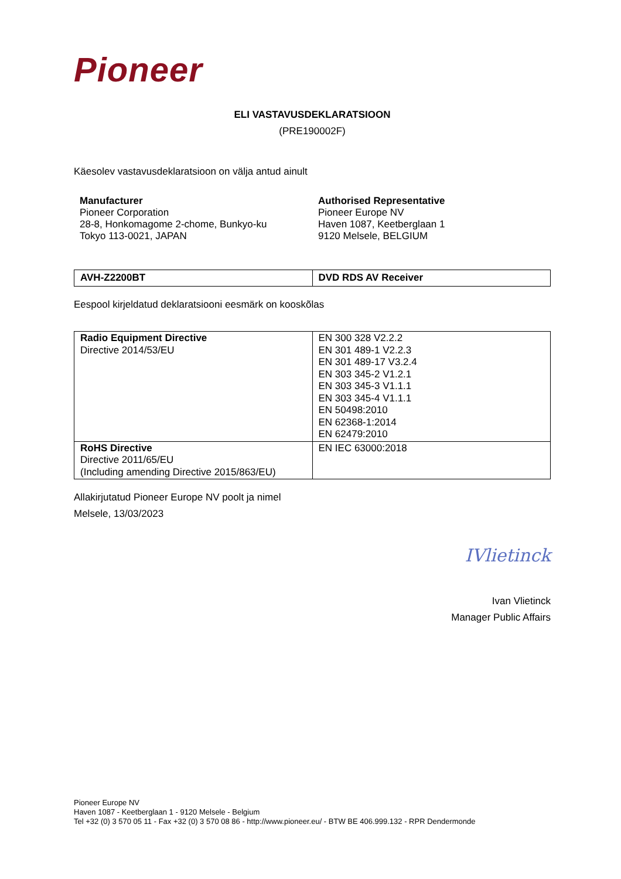Pioneer
ELI VASTAVUSDEKLARATSIOON
(PRE190002F)
Käesolev vastavusdeklaratsioon on välja antud ainult
Manufacturer
Pioneer Corporation
28-8, Honkomagome 2-chome, Bunkyo-ku
Tokyo 113-0021, JAPAN
Authorised Representative
Pioneer Europe NV
Haven 1087, Keetberglaan 1
9120 Melsele, BELGIUM
| AVH-Z2200BT | DVD RDS AV Receiver |
Eespool kirjeldatud deklaratsiooni eesmärk on kooskõlas
| Radio Equipment Directive Directive 2014/53/EU | EN 300 328 V2.2.2 EN 301 489-1 V2.2.3 EN 301 489-17 V3.2.4 EN 303 345-2 V1.2.1 EN 303 345-3 V1.1.1 EN 303 345-4 V1.1.1 EN 50498:2010 EN 62368-1:2014 EN 62479:2010 |
| RoHS Directive Directive 2011/65/EU (Including amending Directive 2015/863/EU) | EN IEC 63000:2018 |
Allakirjutatud Pioneer Europe NV poolt ja nimel
Melsele, 13/03/2023
IVlietinck
Ivan Vlietinck
Manager Public Affairs
Pioneer Europe NV
Haven 1087 - Keetberglaan 1 - 9120 Melsele - Belgium
Tel +32 (0) 3 570 05 11 - Fax +32 (0) 3 570 08 86 - http://www.pioneer.eu/ - BTW BE 406.999.132 - RPR Dendermonde